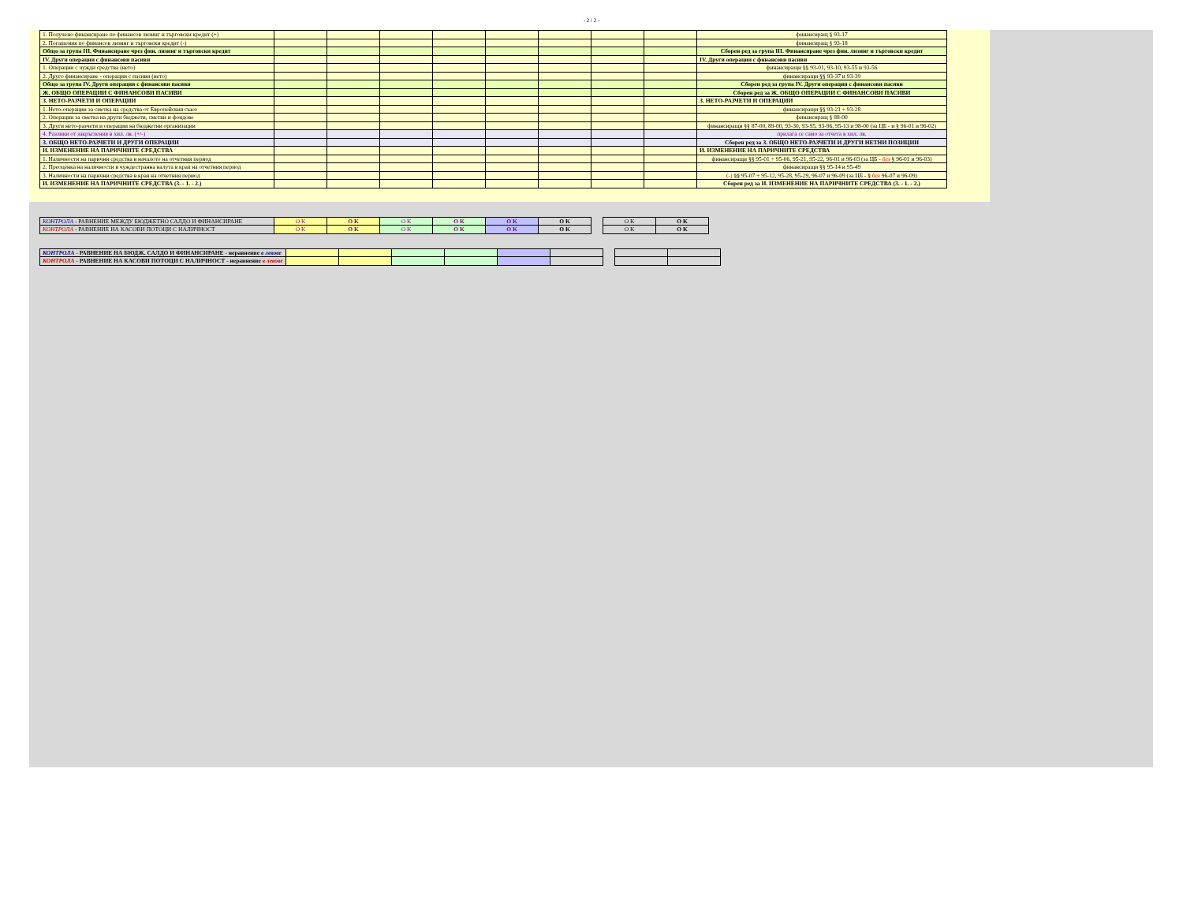- 2 / 2 -
| 1. Получено финансиране по финансов лизинг и търговски кредит (+) | | | | | | | | | финансиращ § 93-17 |
| 2. Погашения по финансов лизинг и търговски кредит (-) | | | | | | | | | финансиращ § 93-18 |
| Общо за група III. Финансиране чрез фин. лизинг и търговски кредит | | | | | | | | | Сборен ред за група III. Финансиране чрез фин. лизинг и търговски кредит |
| IV. Други операции с финансови пасиви | | | | | | | | | IV. Други операции с финансови пасиви |
| 1. Операции с чужди средства (нето) | | | | | | | | | финансиращи §§ 93-01, 93-10, 93-55 и 93-56 |
| 2. Друго финансиране - операции с пасиви (нето) | | | | | | | | | финансиращи §§ 93-37 и 93-39 |
| Общо за група IV. Други операции с финансови пасиви | | | | | | | | | Сборен ред за група IV. Други операции с финансови пасиви |
| Ж. ОБЩО ОПЕРАЦИИ С ФИНАНСОВИ ПАСИВИ | | | | | | | | | Сборен ред за Ж. ОБЩО ОПЕРАЦИИ С ФИНАНСОВИ ПАСИВИ |
| З. НЕТО-РАЗЧЕТИ И ОПЕРАЦИИ | | | | | | | | | З. НЕТО-РАЗЧЕТИ И ОПЕРАЦИИ |
| 1. Нето-операции за сметка на средства от Европейския съюз | | | | | | | | | финансиращи §§ 93-21 ÷ 93-28 |
| 2. Операции за сметка на други бюджети, сметки и фондове | | | | | | | | | финансиращ § 88-00 |
| 3. Други нето-разчети и операции на бюджетни организации | | | | | | | | | финансиращи §§ 87-00, 89-00, 93-30, 93-95, 93-96, 95-13 и 98-00 (за ЦБ - и § 96-01 и 96-02) |
| 4. Разлики от закръгления в хил. лв. (+/-) | | | | | | | | | прилага се само за отчета в хил. лв. |
| З. ОБЩО НЕТО-РАЗЧЕТИ И ДРУГИ ОПЕРАЦИИ | | | | | | | | | Сборен ред за З. ОБЩО НЕТО-РАЗЧЕТИ И ДРУГИ НЕТНИ ПОЗИЦИИ |
| И. ИЗМЕНЕНИЕ НА ПАРИЧНИТЕ СРЕДСТВА | | | | | | | | | И. ИЗМЕНЕНИЕ НА ПАРИЧНИТЕ СРЕДСТВА |
| 1. Наличности на парични средства в началото на отчетния период | | | | | | | | | финансиращи §§ 95-01 ÷ 95-06, 95-21, 95-22, 96-01 и 96-03 (за ЦБ - без § 96-01 и 96-03) |
| 2. Преоценка на наличности в чуждестранна валута в края на отчетния период | | | | | | | | | финансиращи §§ 95-14 и 95-49 |
| 3. Наличности на парични средства в края на отчетния период | | | | | | | | | (-) §§ 95-07 ÷ 95-12, 95-28, 95-29, 96-07 и 96-09 (за ЦБ - § без 96-07 и 96-09) |
| И. ИЗМЕНЕНИЕ НА ПАРИЧНИТЕ СРЕДСТВА (3. - 1. - 2.) | | | | | | | | | Сборен ред за И. ИЗМЕНЕНИЕ НА ПАРИЧНИТЕ СРЕДСТВА (3. - 1. - 2.) |
| КОНТРОЛА - РАВНЕНИЕ МЕЖДУ БЮДЖЕТНО САЛДО И ФИНАНСИРАНЕ | O K | O K | O K | O K | O K | O K | | O K | O K |
| КОНТРОЛА - РАВНЕНИЕ НА КАСОВИ ПОТОЦИ С НАЛИЧНОСТ | O K | O K | O K | O K | O K | O K | | O K | O K |
| КОНТРОЛА - РАВНЕНИЕ НА БЮДЖ. САЛДО И ФИНАНСИРАНЕ - неравнение в левове | | | | | | | | | |
| КОНТРОЛА - РАВНЕНИЕ НА КАСОВИ ПОТОЦИ С НАЛИЧНОСТ - неравнение в левове | | | | | | | | | |